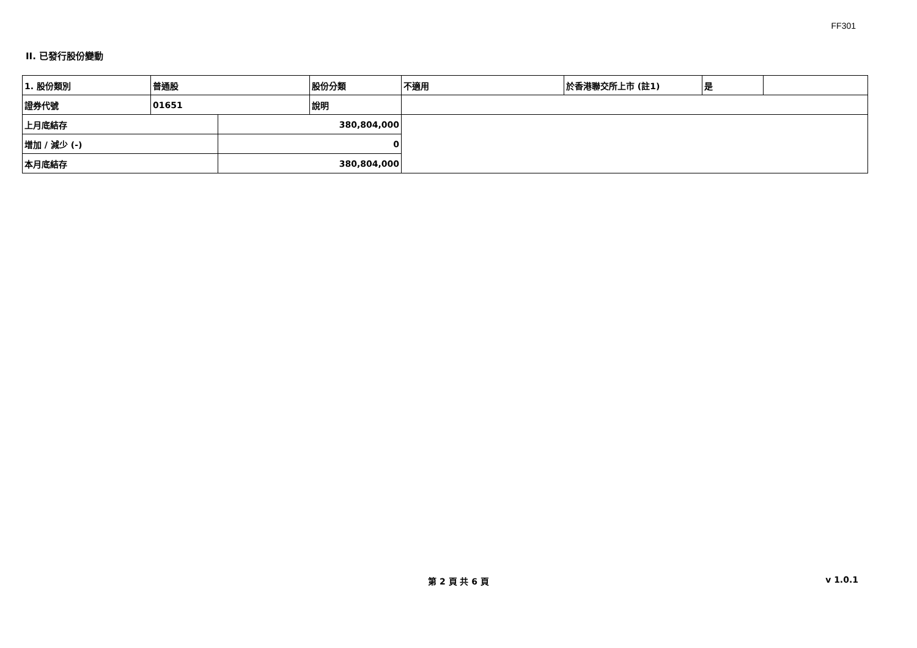FF301
II. 已發行股份變動
| 1. 股份類別 | 普通股 | | 股份分類 | 不適用 | 於香港聯交所上市 (註1) | 是 | |
| 證券代號 | 01651 | | 說明 | | | | |
| 上月底結存 | | 380,804,000 | | | | | |
| 增加 / 減少 (-) | | 0 | | | | | |
| 本月底結存 | | 380,804,000 | | | | | |
第 2 頁 共 6 頁
v 1.0.1